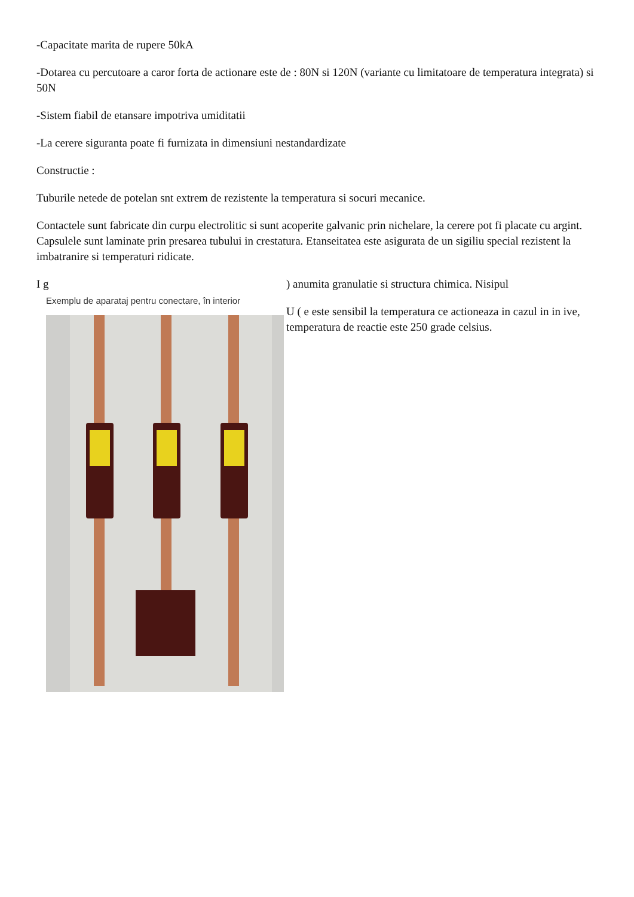-Capacitate marita de rupere 50kA
-Dotarea cu percutoare a caror forta de actionare este de : 80N si 120N (variante cu limitatoare de temperatura integrata) si 50N
-Sistem fiabil de etansare impotriva umiditatii
-La cerere siguranta poate fi furnizata in dimensiuni nestandardizate
Constructie :
Tuburile netede de potelan snt extrem de rezistente la temperatura si socuri mecanice.
Contactele sunt fabricate din curpu electrolitic si sunt acoperite galvanic prin nichelare, la cerere pot fi placate cu argint. Capsulele sunt laminate prin presarea tubului in crestatura. Etanseitatea este asigurata de un sigiliu special rezistent la imbatranire si temperaturi ridicate.
I g
Exemplu de aparataj pentru conectare, în interior
) anumita granulatie si structura chimica. Nisipul
U ( e este sensibil la temperatura ce actioneaza in cazul in in ive, temperatura de reactie este 250 grade celsius.